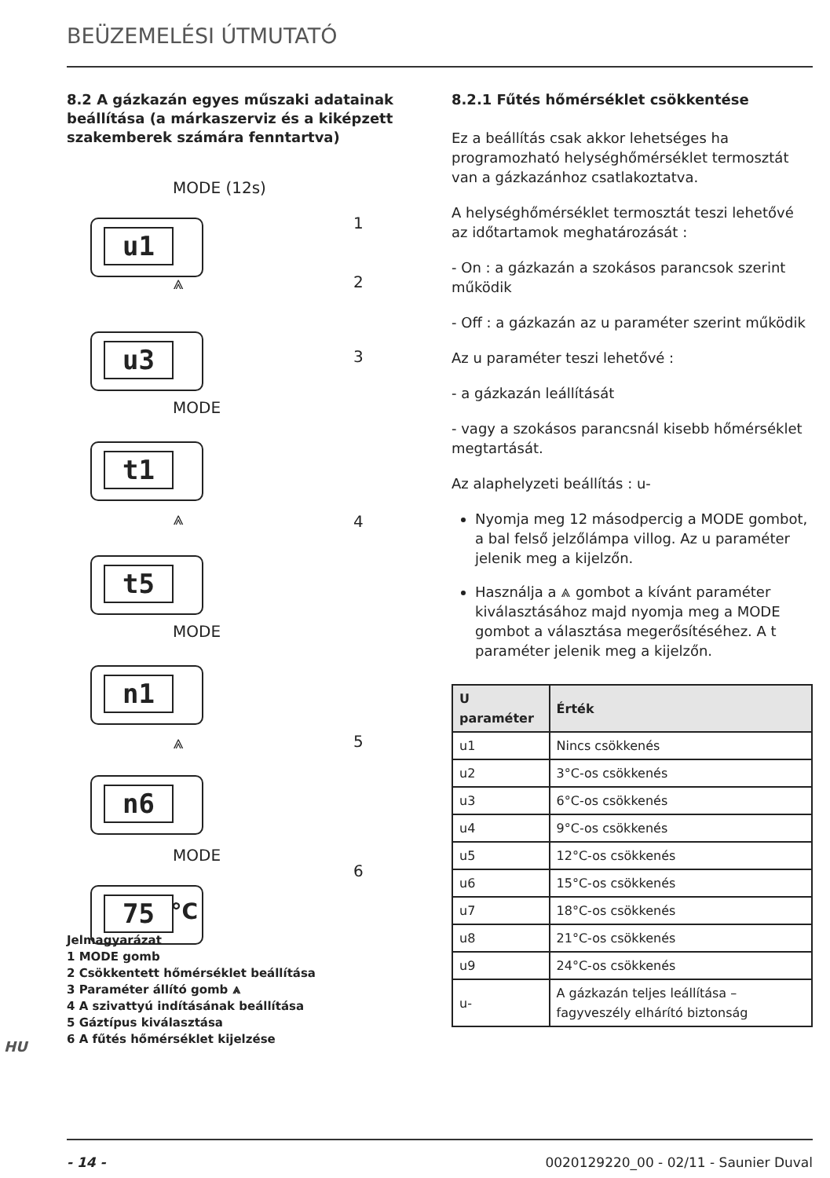BEÜZEMELÉSI ÚTMUTATÓ
8.2 A gázkazán egyes műszaki adatainak beállítása (a márkaszerviz és a kiképzett szakemberek számára fenntartva)
MODE (12s)
1
u1
2
⩓
u3
3
MODE
t1
⩓ 4
t5
MODE
n1
5
⩓
n6
MODE
6
75 °C
Jelmagyarázat
1 MODE gomb
2 Csökkentett hőmérséklet beállítása
3 Paraméter állító gomb ⩓
4 A szivattyú indításának beállítása
5 Gáztípus kiválasztása
6 A fűtés hőmérséklet kijelzése
8.2.1 Fűtés hőmérséklet csökkentése
Ez a beállítás csak akkor lehetséges ha programozható helységhőmérséklet termosztát van a gázkazánhoz csatlakoztatva.
A helységhőmérséklet termosztát teszi lehetővé az időtartamok meghatározását :
- On : a gázkazán a szokásos parancsok szerint működik
- Off : a gázkazán az u paraméter szerint működik
Az u paraméter teszi lehetővé :
- a gázkazán leállítását
- vagy a szokásos parancsnál kisebb hőmérséklet megtartását.
Az alaphelyzeti beállítás : u-
Nyomja meg 12 másodpercig a MODE gombot, a bal felső jelzőlámpa villog. Az u paraméter jelenik meg a kijelzőn.
Használja a ⩓ gombot a kívánt paraméter kiválasztásához majd nyomja meg a MODE gombot a választása megerősítéséhez. A t paraméter jelenik meg a kijelzőn.
| U paraméter | Érték |
| --- | --- |
| u1 | Nincs csökkenés |
| u2 | 3°C-os csökkenés |
| u3 | 6°C-os csökkenés |
| u4 | 9°C-os csökkenés |
| u5 | 12°C-os csökkenés |
| u6 | 15°C-os csökkenés |
| u7 | 18°C-os csökkenés |
| u8 | 21°C-os csökkenés |
| u9 | 24°C-os csökkenés |
| u- | A gázkazán teljes leállítása – fagyveszély elhárító biztonság |
HU
- 14 - 0020129220_00 - 02/11 - Saunier Duval